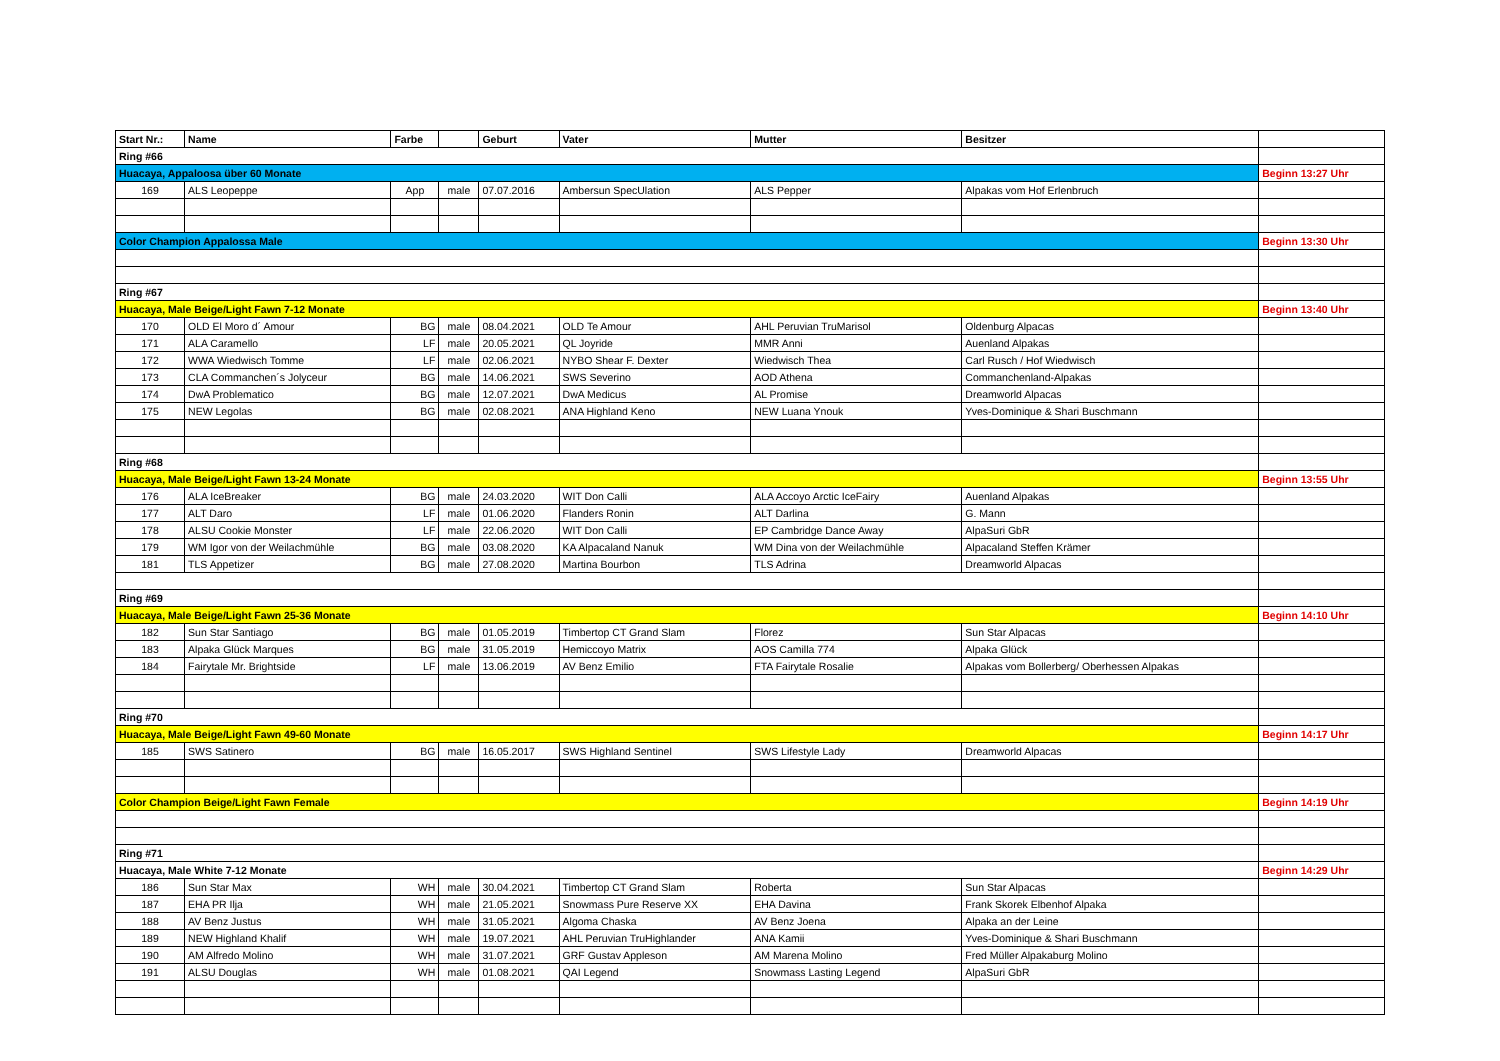| Start Nr.: | Name | Farbe | | Geburt | Vater | Mutter | Besitzer | |
| --- | --- | --- | --- | --- | --- | --- | --- | --- |
| Ring #66 | | | | | | | | |
| Huacaya, Appaloosa über 60 Monate | | | | | | | | Beginn 13:27 Uhr |
| 169 | ALS Leopeppe | App | male | 07.07.2016 | Ambersun SpecUlation | ALS Pepper | Alpakas vom Hof Erlenbruch | |
| Color Champion Appalossa Male | | | | | | | | Beginn 13:30 Uhr |
| Ring #67 | | | | | | | | |
| Huacaya, Male Beige/Light Fawn 7-12 Monate | | | | | | | | Beginn 13:40 Uhr |
| 170 | OLD El Moro d´ Amour | BG | male | 08.04.2021 | OLD Te Amour | AHL Peruvian TruMarisol | Oldenburg Alpacas | |
| 171 | ALA Caramello | LF | male | 20.05.2021 | QL Joyride | MMR Anni | Auenland Alpakas | |
| 172 | WWA Wiedwisch Tomme | LF | male | 02.06.2021 | NYBO Shear F. Dexter | Wiedwisch Thea | Carl Rusch / Hof Wiedwisch | |
| 173 | CLA Commanchen´s Jolyceur | BG | male | 14.06.2021 | SWS Severino | AOD Athena | Commanchenland-Alpakas | |
| 174 | DwA Problematico | BG | male | 12.07.2021 | DwA Medicus | AL Promise | Dreamworld Alpacas | |
| 175 | NEW Legolas | BG | male | 02.08.2021 | ANA Highland Keno | NEW Luana Ynouk | Yves-Dominique & Shari Buschmann | |
| Ring #68 | | | | | | | | |
| Huacaya, Male Beige/Light Fawn 13-24 Monate | | | | | | | | Beginn 13:55 Uhr |
| 176 | ALA IceBreaker | BG | male | 24.03.2020 | WIT Don Calli | ALA Accoyo Arctic IceFairy | Auenland Alpakas | |
| 177 | ALT Daro | LF | male | 01.06.2020 | Flanders Ronin | ALT Darlina | G. Mann | |
| 178 | ALSU Cookie Monster | LF | male | 22.06.2020 | WIT Don Calli | EP Cambridge Dance Away | AlpaSuri GbR | |
| 179 | WM Igor von der Weilachmühle | BG | male | 03.08.2020 | KA Alpacaland Nanuk | WM Dina von der Weilachmühle | Alpacaland Steffen Krämer | |
| 181 | TLS Appetizer | BG | male | 27.08.2020 | Martina Bourbon | TLS Adrina | Dreamworld Alpacas | |
| Ring #69 | | | | | | | | |
| Huacaya, Male Beige/Light Fawn 25-36 Monate | | | | | | | | Beginn 14:10 Uhr |
| 182 | Sun Star Santiago | BG | male | 01.05.2019 | Timbertop CT Grand Slam | Florez | Sun Star Alpacas | |
| 183 | Alpaka Glück Marques | BG | male | 31.05.2019 | Hemiccoyo Matrix | AOS Camilla 774 | Alpaka Glück | |
| 184 | Fairytale Mr. Brightside | LF | male | 13.06.2019 | AV Benz Emilio | FTA Fairytale Rosalie | Alpakas vom Bollerberg/ Oberhessen Alpakas | |
| Ring #70 | | | | | | | | |
| Huacaya, Male Beige/Light Fawn 49-60 Monate | | | | | | | | Beginn 14:17 Uhr |
| 185 | SWS Satinero | BG | male | 16.05.2017 | SWS Highland Sentinel | SWS Lifestyle Lady | Dreamworld Alpacas | |
| Color Champion Beige/Light Fawn Female | | | | | | | | Beginn 14:19 Uhr |
| Ring #71 | | | | | | | | |
| Huacaya, Male White 7-12 Monate | | | | | | | | Beginn 14:29 Uhr |
| 186 | Sun Star Max | WH | male | 30.04.2021 | Timbertop CT Grand Slam | Roberta | Sun Star Alpacas | |
| 187 | EHA PR Ilja | WH | male | 21.05.2021 | Snowmass Pure Reserve XX | EHA Davina | Frank Skorek Elbenhof Alpaka | |
| 188 | AV Benz Justus | WH | male | 31.05.2021 | Algoma Chaska | AV Benz Joena | Alpaka an der Leine | |
| 189 | NEW Highland Khalif | WH | male | 19.07.2021 | AHL Peruvian TruHighlander | ANA Kamii | Yves-Dominique & Shari Buschmann | |
| 190 | AM Alfredo Molino | WH | male | 31.07.2021 | GRF Gustav Appleson | AM Marena Molino | Fred Müller Alpakaburg Molino | |
| 191 | ALSU Douglas | WH | male | 01.08.2021 | QAI Legend | Snowmass Lasting Legend | AlpaSuri GbR | |